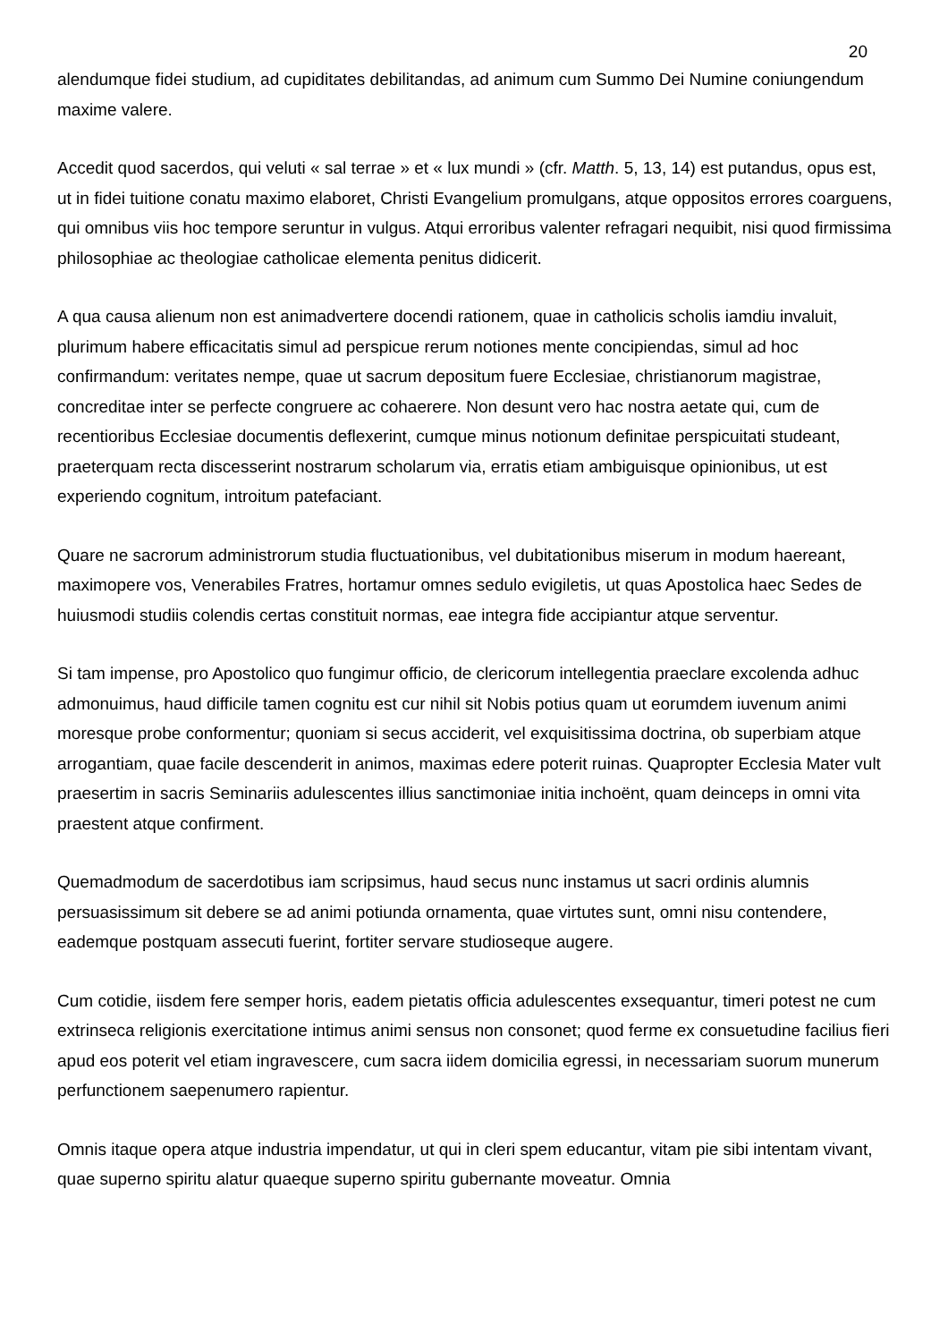20
alendumque fidei studium, ad cupiditates debilitandas, ad animum cum Summo Dei Numine coniungendum maxime valere.
Accedit quod sacerdos, qui veluti « sal terrae » et « lux mundi » (cfr. Matth. 5, 13, 14) est putandus, opus est, ut in fidei tuitione conatu maximo elaboret, Christi Evangelium promulgans, atque oppositos errores coarguens, qui omnibus viis hoc tempore seruntur in vulgus. Atqui erroribus valenter refragari nequibit, nisi quod firmissima philosophiae ac theologiae catholicae elementa penitus didicerit.
A qua causa alienum non est animadvertere docendi rationem, quae in catholicis scholis iamdiu invaluit, plurimum habere efficacitatis simul ad perspicue rerum notiones mente concipiendas, simul ad hoc confirmandum: veritates nempe, quae ut sacrum depositum fuere Ecclesiae, christianorum magistrae, concreditae inter se perfecte congruere ac cohaerere. Non desunt vero hac nostra aetate qui, cum de recentioribus Ecclesiae documentis deflexerint, cumque minus notionum definitae perspicuitati studeant, praeterquam recta discesserint nostrarum scholarum via, erratis etiam ambiguisque opinionibus, ut est experiendo cognitum, introitum patefaciant.
Quare ne sacrorum administrorum studia fluctuationibus, vel dubitationibus miserum in modum haereant, maximopere vos, Venerabiles Fratres, hortamur omnes sedulo evigiletis, ut quas Apostolica haec Sedes de huiusmodi studiis colendis certas constituit normas, eae integra fide accipiantur atque serventur.
Si tam impense, pro Apostolico quo fungimur officio, de clericorum intellegentia praeclare excolenda adhuc admonuimus, haud difficile tamen cognitu est cur nihil sit Nobis potius quam ut eorumdem iuvenum animi moresque probe conformentur; quoniam si secus acciderit, vel exquisitissima doctrina, ob superbiam atque arrogantiam, quae facile descenderit in animos, maximas edere poterit ruinas. Quapropter Ecclesia Mater vult praesertim in sacris Seminariis adulescentes illius sanctimoniae initia inchoënt, quam deinceps in omni vita praestent atque confirment.
Quemadmodum de sacerdotibus iam scripsimus, haud secus nunc instamus ut sacri ordinis alumnis persuasissimum sit debere se ad animi potiunda ornamenta, quae virtutes sunt, omni nisu contendere, eademque postquam assecuti fuerint, fortiter servare studioseque augere.
Cum cotidie, iisdem fere semper horis, eadem pietatis officia adulescentes exsequantur, timeri potest ne cum extrinseca religionis exercitatione intimus animi sensus non consonet; quod ferme ex consuetudine facilius fieri apud eos poterit vel etiam ingravescere, cum sacra iidem domicilia egressi, in necessariam suorum munerum perfunctionem saepenumero rapientur.
Omnis itaque opera atque industria impendatur, ut qui in cleri spem educantur, vitam pie sibi intentam vivant, quae superno spiritu alatur quaeque superno spiritu gubernante moveatur. Omnia